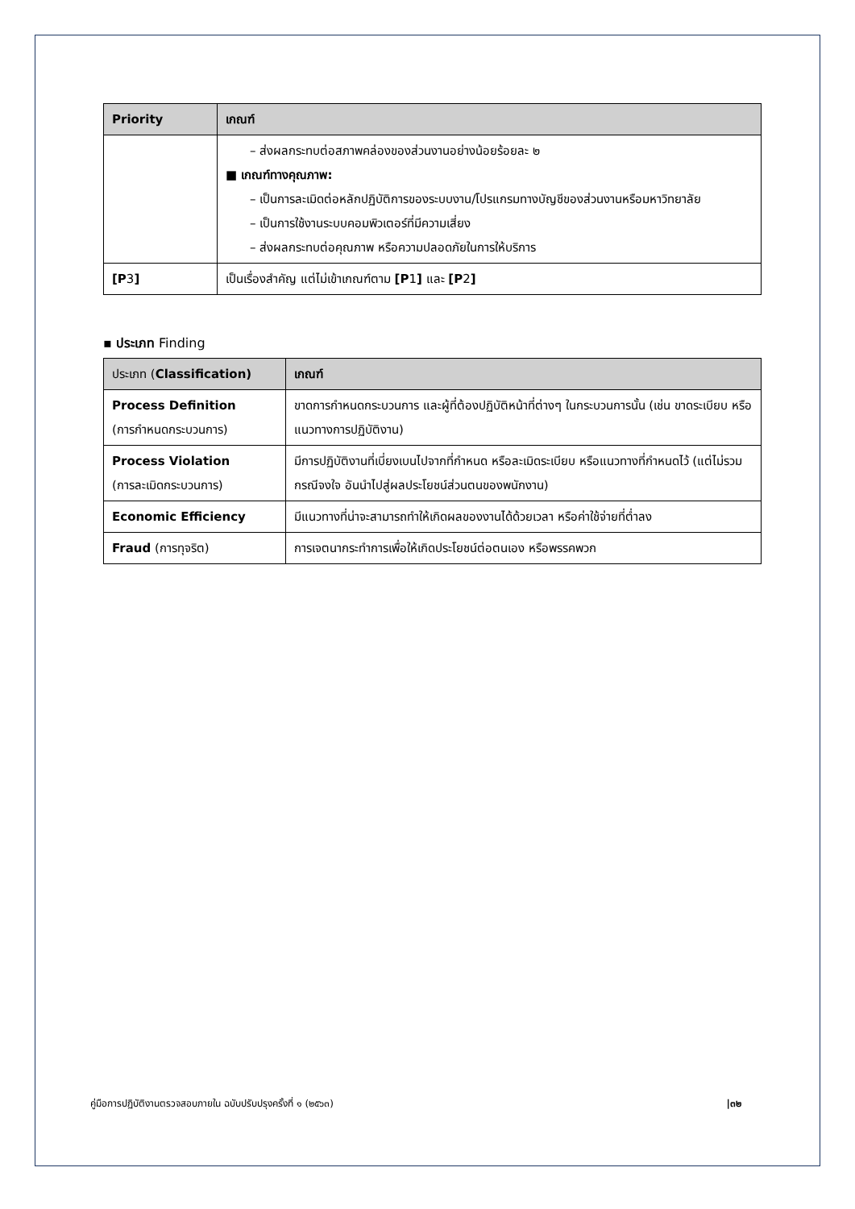| Priority | เกณฑ์ |
| --- | --- |
| | – ส่งผลกระทบต่อสภาพคล่องของส่วนงานอย่างน้อยร้อยละ ๒ ■ เกณฑ์ทางคุณภาพ: – เป็นการละเมิดต่อหลักปฏิบัติการของระบบงาน/โปรแกรมทางบัญชีของส่วนงานหรือมหาวิทยาลัย – เป็นการใช้งานระบบคอมพิวเตอร์ที่มีความเสี่ยง – ส่งผลกระทบต่อคุณภาพ หรือความปลอดภัยในการให้บริการ |
| [P 3 ] | เป็นเรื่องสำคัญ แต่ไม่เข้าเกณฑ์ตาม [P 1 ] และ [P 2 ] |
▪ ประเภท Finding
| ประเภท ( Classification) | เกณฑ์ |
| --- | --- |
| Process Definition (การกำหนดกระบวนการ) | ขาดการกำหนดกระบวนการ และผู้ที่ต้องปฏิบัติหน้าที่ต่างๆ ในกระบวนการนั้น (เช่น ขาดระเบียบ หรือแนวทางการปฏิบัติงาน) |
| Process Violation (การละเมิดกระบวนการ) | มีการปฏิบัติงานที่เบี่ยงเบนไปจากที่กำหนด หรือละเมิดระเบียบ หรือแนวทางที่กำหนดไว้ (แต่ไม่รวมกรณีจงใจ อันนำไปสู่ผลประโยชน์ส่วนตนของพนักงาน) |
| Economic Efficiency | มีแนวทางที่น่าจะสามารถทำให้เกิดผลของงานได้ด้วยเวลา หรือค่าใช้จ่ายที่ต่ำลง |
| Fraud (การทุจริต) | การเจตนากระทำการเพื่อให้เกิดประโยชน์ต่อตนเอง หรือพรรคพวก |
คู่มือการปฏิบัติงานตรวจสอบภายใน ฉบับปรับปรุงครั้งที่ ๑ (๒๕๖๓) |๓๒